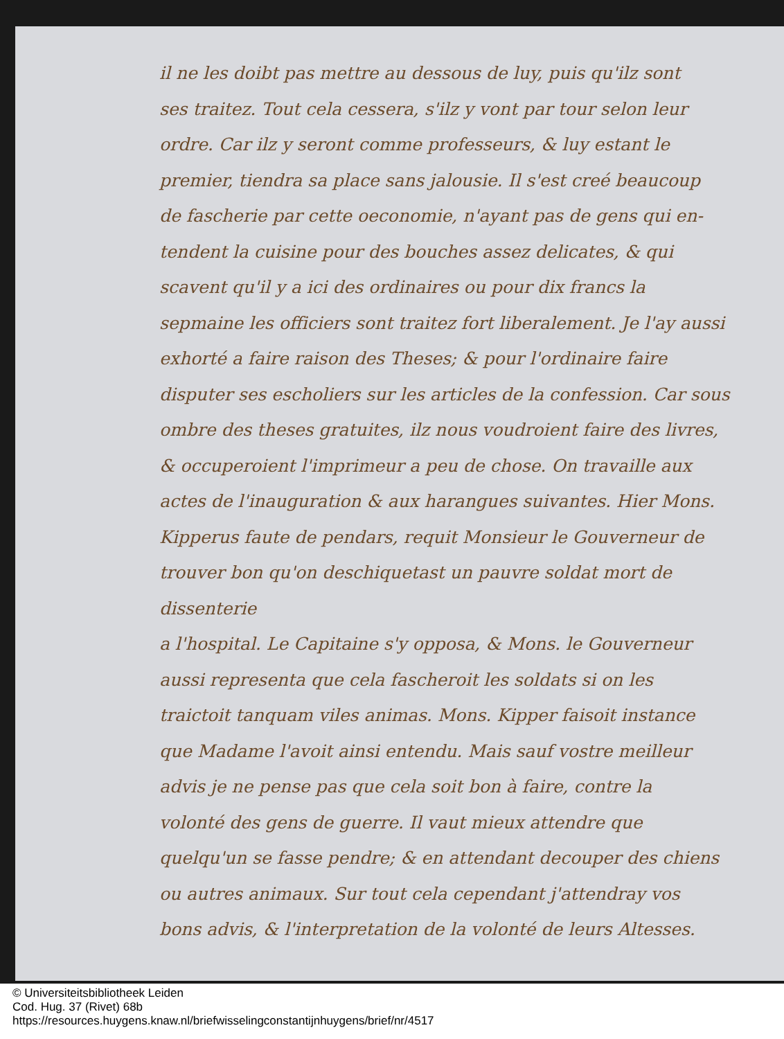il ne les doibt pas mettre au dessous de luy, puis qu'ilz sont
ses traitez. Tout cela cessera, s'ilz y vont par tour selon leur
ordre. Car ilz y seront comme professeurs, & luy estant le
premier, tiendra sa place sans jalousie. Il s'est creé beaucoup
de fascherie par cette oeconomie, n'ayant pas de gens qui en-
tendent la cuisine pour des bouches assez delicates, & qui
scavent qu'il y a ici des ordinaires ou pour dix francs la
sepmaine les officiers sont traitez fort liberalement. Je l'ay aussi
exhorté a faire raison des Theses; & pour l'ordinaire faire
disputer ses escholiers sur les articles de la confession. Car sous
ombre des theses gratuites, ilz nous voudroient faire des livres,
& occuperoient l'imprimeur a peu de chose. On travaille aux
actes de l'inauguration & aux harangues suivantes. Hier Mons.
Kipperus faute de pendars, requit Monsieur le Gouverneur de
trouver bon qu'on deschiquetast un pauvre soldat mort de dissenterie
a l'hospital. Le Capitaine s'y opposa, & Mons. le Gouverneur
aussi representa que cela fascheroit les soldats si on les
traictoit tanquam viles animas. Mons. Kipper faisoit instance
que Madame l'avoit ainsi entendu. Mais sauf vostre meilleur
advis je ne pense pas que cela soit bon à faire, contre la
volonté des gens de guerre. Il vaut mieux attendre que
quelqu'un se fasse pendre; & en attendant decouper des chiens
ou autres animaux. Sur tout cela cependant j'attendray vos
bons advis, & l'interpretation de la volonté de leurs Altesses.
© Universiteitsbibliotheek Leiden
Cod. Hug. 37 (Rivet) 68b
https://resources.huygens.knaw.nl/briefwisselingconstantijnhuygens/brief/nr/4517